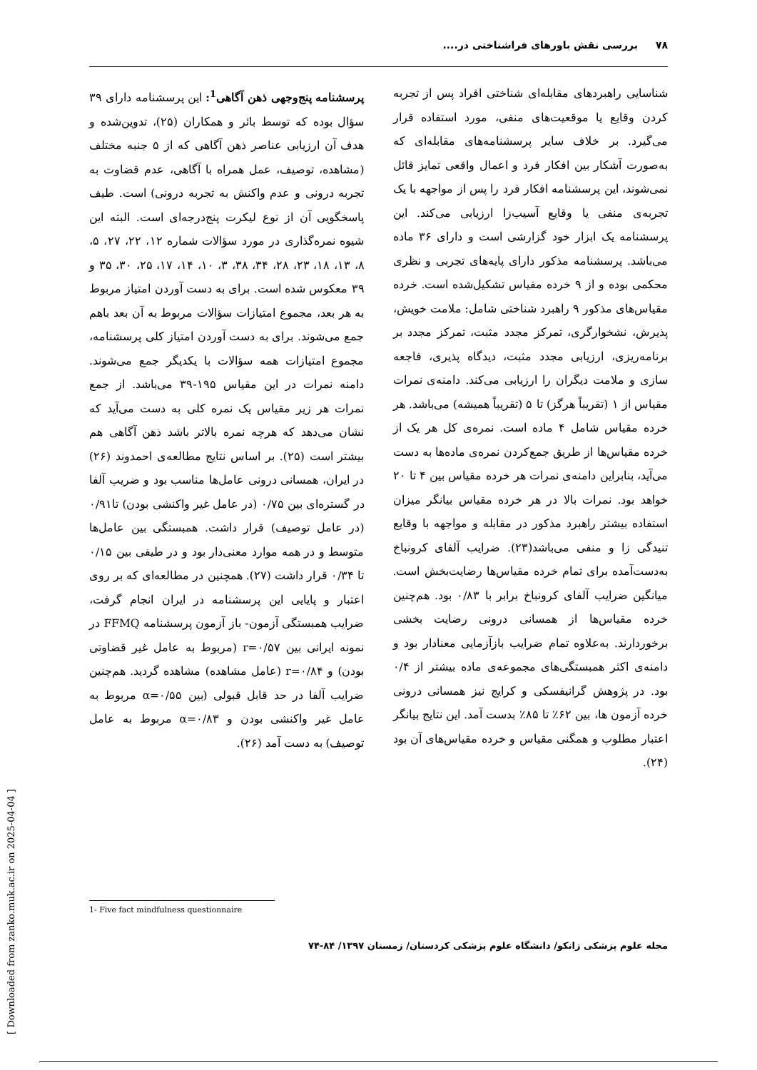۷۸ بررسی نقش باورهای فراشناختی در....
شناسایی راهبردهای مقابله‌ای شناختی افراد پس از تجربه کردن وقایع یا موقعیت‌های منفی، مورد استفاده قرار می‌گیرد. بر خلاف سایر پرسشنامه‌های مقابله‌ای که به‌صورت آشکار بین افکار فرد و اعمال واقعی تمایز قائل نمی‌شوند، این پرسشنامه افکار فرد را پس از مواجهه با یک تجربه‌ی منفی یا وقایع آسیب‌زا ارزیابی می‌کند. این پرسشنامه یک ابزار خود گزارشی است و دارای ۳۶ ماده می‌باشد. پرسشنامه مذکور دارای پایه‌های تجربی و نظری محکمی بوده و از ۹ خرده مقیاس تشکیل‌شده است. خرده مقیاس‌های مذکور ۹ راهبرد شناختی شامل: ملامت خویش، پذیرش، نشخوارگری، تمرکز مجدد مثبت، تمرکز مجدد بر برنامه‌ریزی، ارزیابی مجدد مثبت، دیدگاه پذیری، فاجعه سازی و ملامت دیگران را ارزیابی می‌کند. دامنه‌ی نمرات مقیاس از ۱ (تقریباً هرگز) تا ۵ (تقریباً همیشه) می‌باشد. هر خرده مقیاس شامل ۴ ماده است. نمره‌ی کل هر یک از خرده مقیاس‌ها از طریق جمع‌کردن نمره‌ی ماده‌ها به دست می‌آید، بنابراین دامنه‌ی نمرات هر خرده مقیاس بین ۴ تا ۲۰ خواهد بود. نمرات بالا در هر خرده مقیاس بیانگر میزان استفاده بیشتر راهبرد مذکور در مقابله و مواجهه با وقایع تنیدگی زا و منفی می‌باشد(۲۳). ضرایب آلفای کرونباخ به‌دست‌آمده برای تمام خرده مقیاس‌ها رضایت‌بخش است. میانگین ضرایب آلفای کرونباخ برابر با ۰/۸۳ بود. هم‌چنین خرده مقیاس‌ها از همسانی درونی رضایت بخشی برخوردارند. به‌علاوه تمام ضرایب بازآزمایی معنادار بود و دامنه‌ی اکثر همبستگی‌های مجموعه‌ی ماده بیشتر از ۰/۴ بود. در پژوهش گرانیفسکی و کرایج نیز همسانی درونی خرده آزمون ها، بین ۶۲٪ تا ۸۵٪ بدست آمد. این نتایج بیانگر اعتبار مطلوب و همگنی مقیاس و خرده مقیاس‌های آن بود (۲۴).
پرسشنامه پنج‌وجهی ذهن آگاهی<sup>1</sup>: این پرسشنامه دارای ۳۹ سؤال بوده که توسط بائر و همکاران (۲۵)، تدوین‌شده و هدف آن ارزیابی عناصر ذهن آگاهی که از ۵ جنبه مختلف (مشاهده، توصیف، عمل همراه با آگاهی، عدم قضاوت به تجربه درونی و عدم واکنش به تجربه درونی) است. طیف پاسخگویی آن از نوع لیکرت پنج‌درجه‌ای است. البته این شیوه نمره‌گذاری در مورد سؤالات شماره ۱۲، ۲۲، ۲۷، ۵، ۸، ۱۳، ۱۸، ۲۳، ۲۸، ۳۴، ۳۸، ۳، ۱۰، ۱۴، ۱۷، ۲۵، ۳۰، ۳۵ و ۳۹ معکوس شده است. برای به دست آوردن امتیاز مربوط به هر بعد، مجموع امتیازات سؤالات مربوط به آن بعد باهم جمع می‌شوند. برای به دست آوردن امتیاز کلی پرسشنامه، مجموع امتیازات همه سؤالات با یکدیگر جمع می‌شوند. دامنه نمرات در این مقیاس ۱۹۵-۳۹ می‌باشد. از جمع نمرات هر زیر مقیاس یک نمره کلی به دست می‌آید که نشان می‌دهد که هرچه نمره بالاتر باشد ذهن آگاهی هم بیشتر است (۲۵). بر اساس نتایج مطالعه‌ی احمدوند (۲۶) در ایران، همسانی درونی عامل‌ها مناسب بود و ضریب آلفا در گستره‌ای بین ۰/۷۵ (در عامل غیر واکنشی بودن) تا۰/۹۱ (در عامل توصیف) قرار داشت. همبستگی بین عامل‌ها متوسط و در همه موارد معنی‌دار بود و در طیفی بین ۰/۱۵ تا ۰/۳۴ قرار داشت (۲۷). همچنین در مطالعه‌ای که بر روی اعتبار و پایایی این پرسشنامه در ایران انجام گرفت، ضرایب همبستگی آزمون- باز آزمون پرسشنامه FFMQ در نمونه ایرانی بین r=۰/۵۷ (مربوط به عامل غیر قضاوتی بودن) و r=۰/۸۴ (عامل مشاهده) مشاهده گردید. هم‌چنین ضرایب آلفا در حد قابل قبولی (بین α=۰/۵۵ مربوط به عامل غیر واکنشی بودن و α=۰/۸۳ مربوط به عامل توصیف) به دست آمد (۲۶).
1- Five fact mindfulness questionnaire
مجله علوم پزشکی زانکو/ دانشگاه علوم پزشکی کردستان/ زمستان ۱۳۹۷/ ۸۴-۷۴
[ Downloaded from zanko.muk.ac.ir on 2025-04-04 ]